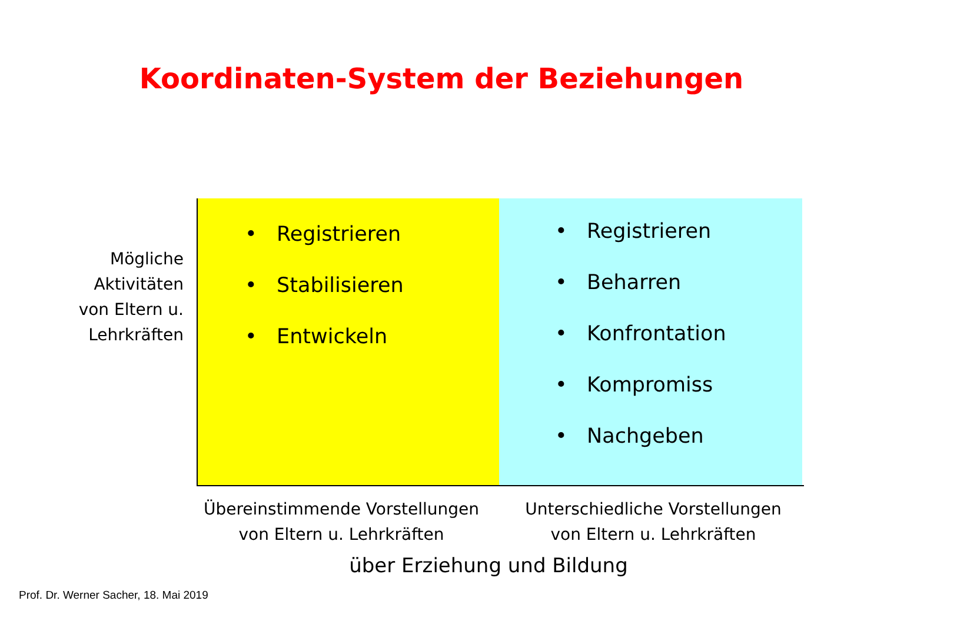Koordinaten-System der Beziehungen
Mögliche Aktivitäten von Eltern u. Lehrkräften
• Registrieren
• Stabilisieren
• Entwickeln
• Registrieren
• Beharren
• Konfrontation
• Kompromiss
• Nachgeben
Übereinstimmende Vorstellungen
von Eltern u. Lehrkräften
Unterschiedliche Vorstellungen
von Eltern u. Lehrkräften
über Erziehung und Bildung
Prof. Dr. Werner Sacher, 18. Mai 2019